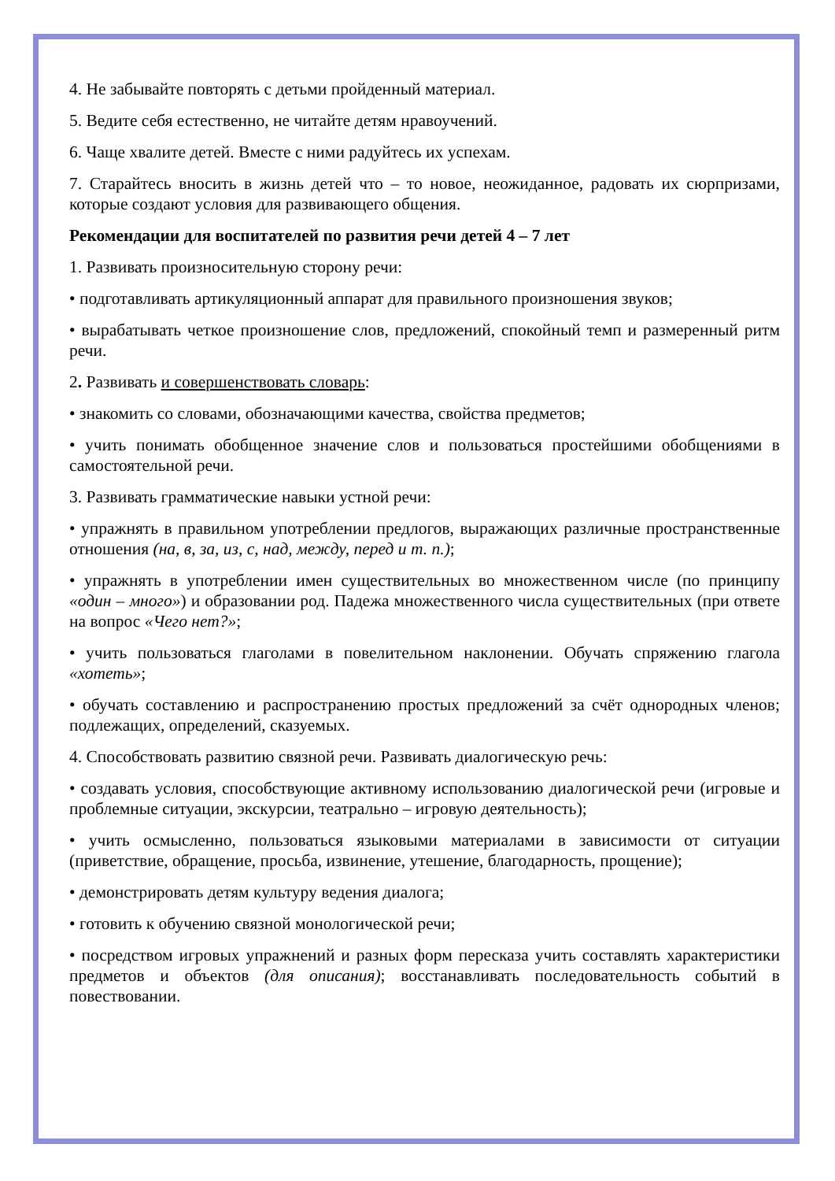4. Не забывайте повторять с детьми пройденный материал.
5. Ведите себя естественно, не читайте детям нравоучений.
6. Чаще хвалите детей. Вместе с ними радуйтесь их успехам.
7. Старайтесь вносить в жизнь детей что – то новое, неожиданное, радовать их сюрпризами, которые создают условия для развивающего общения.
Рекомендации для воспитателей по развития речи детей 4 – 7 лет
1. Развивать произносительную сторону речи:
• подготавливать артикуляционный аппарат для правильного произношения звуков;
• вырабатывать четкое произношение слов, предложений, спокойный темп и размеренный ритм речи.
2. Развивать и совершенствовать словарь:
• знакомить со словами, обозначающими качества, свойства предметов;
• учить понимать обобщенное значение слов и пользоваться простейшими обобщениями в самостоятельной речи.
3. Развивать грамматические навыки устной речи:
• упражнять в правильном употреблении предлогов, выражающих различные пространственные отношения (на, в, за, из, с, над, между, перед и т. п.);
• упражнять в употреблении имен существительных во множественном числе (по принципу «один – много») и образовании род. Падежа множественного числа существительных (при ответе на вопрос «Чего нет?»;
• учить пользоваться глаголами в повелительном наклонении. Обучать спряжению глагола «хотеть»;
• обучать составлению и распространению простых предложений за счёт однородных членов; подлежащих, определений, сказуемых.
4. Способствовать развитию связной речи. Развивать диалогическую речь:
• создавать условия, способствующие активному использованию диалогической речи (игровые и проблемные ситуации, экскурсии, театрально – игровую деятельность);
• учить осмысленно, пользоваться языковыми материалами в зависимости от ситуации (приветствие, обращение, просьба, извинение, утешение, благодарность, прощение);
• демонстрировать детям культуру ведения диалога;
• готовить к обучению связной монологической речи;
• посредством игровых упражнений и разных форм пересказа учить составлять характеристики предметов и объектов (для описания); восстанавливать последовательность событий в повествовании.